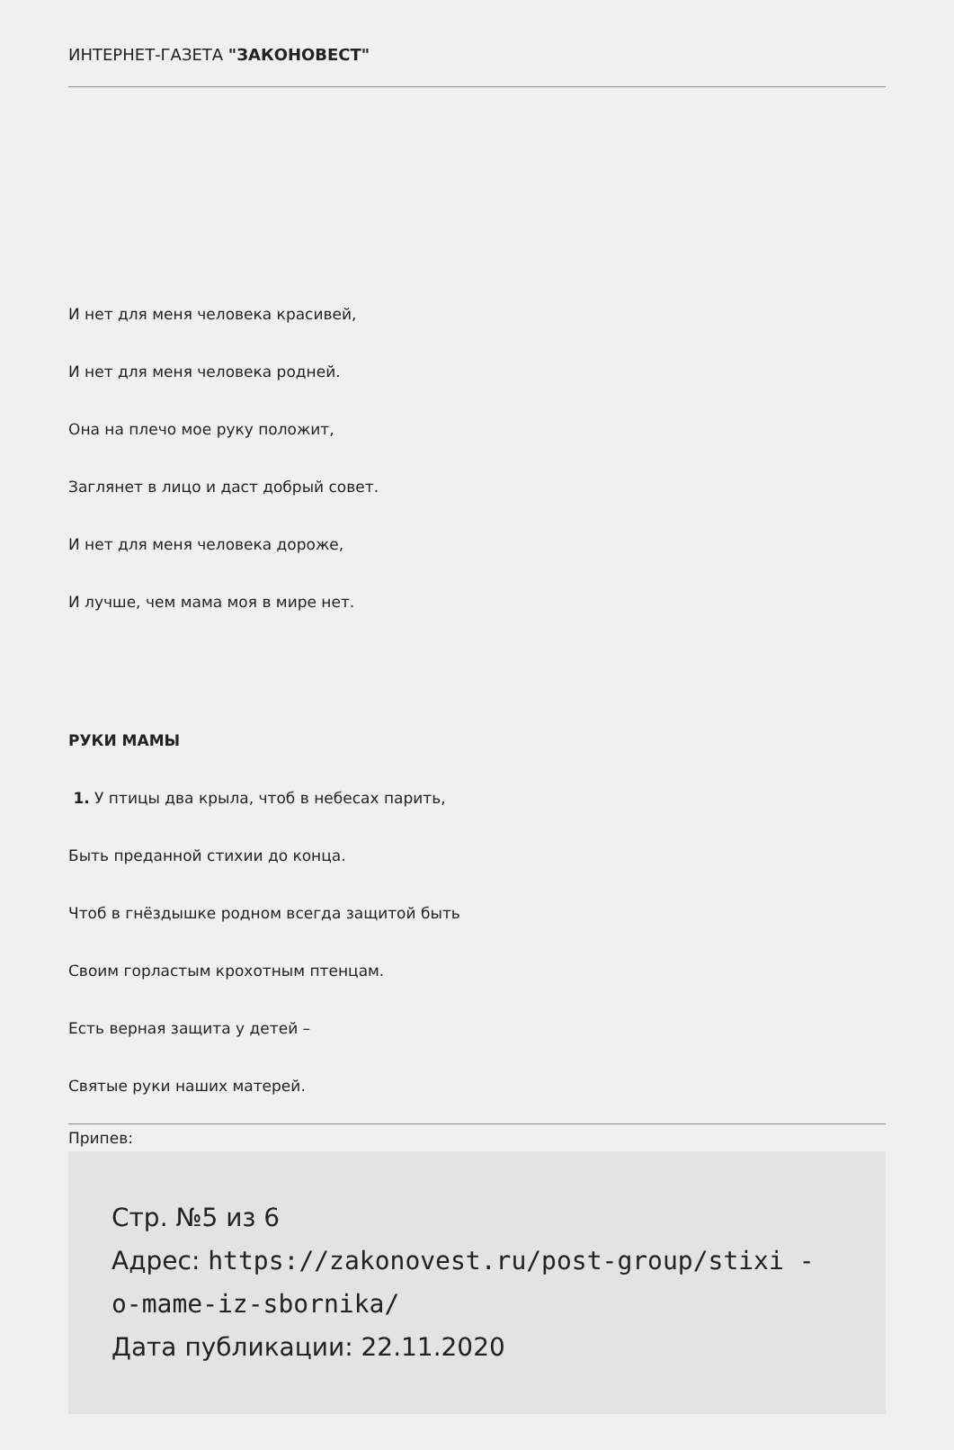ИНТЕРНЕТ-ГАЗЕТА "ЗАКОНОВЕСТ"
И нет для меня человека красивей,
И нет для меня человека родней.
Она на плечо мое руку положит,
Заглянет в лицо и даст добрый совет.
И нет для меня человека дороже,
И лучше, чем мама моя в мире нет.
РУКИ МАМЫ
1. У птицы два крыла, чтоб в небесах парить,
Быть преданной стихии до конца.
Чтоб в гнёздышке родном всегда защитой быть
Своим горластым крохотным птенцам.
Есть верная защита у детей –
Святые руки наших матерей.
Припев:
Стр. №5 из 6
Адрес: https://zakonovest.ru/post-group/stixi -o-mame-iz-sbornika/
Дата публикации: 22.11.2020